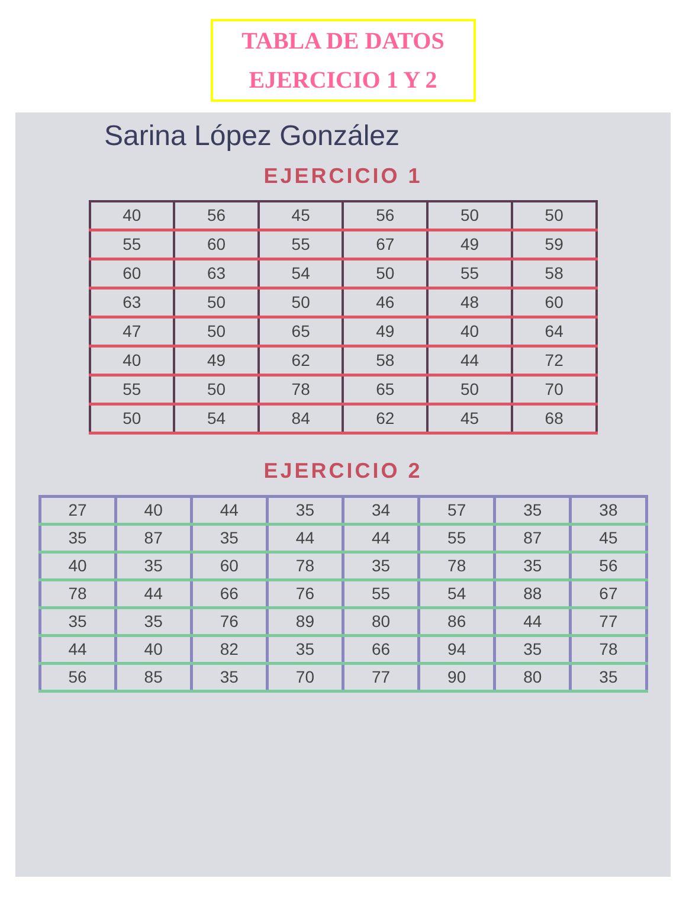TABLA DE DATOS
EJERCICIO 1 Y 2
Sarina López González
EJERCICIO 1
| 40 | 56 | 45 | 56 | 50 | 50 |
| 55 | 60 | 55 | 67 | 49 | 59 |
| 60 | 63 | 54 | 50 | 55 | 58 |
| 63 | 50 | 50 | 46 | 48 | 60 |
| 47 | 50 | 65 | 49 | 40 | 64 |
| 40 | 49 | 62 | 58 | 44 | 72 |
| 55 | 50 | 78 | 65 | 50 | 70 |
| 50 | 54 | 84 | 62 | 45 | 68 |
EJERCICIO 2
| 27 | 40 | 44 | 35 | 34 | 57 | 35 | 38 |
| 35 | 87 | 35 | 44 | 44 | 55 | 87 | 45 |
| 40 | 35 | 60 | 78 | 35 | 78 | 35 | 56 |
| 78 | 44 | 66 | 76 | 55 | 54 | 88 | 67 |
| 35 | 35 | 76 | 89 | 80 | 86 | 44 | 77 |
| 44 | 40 | 82 | 35 | 66 | 94 | 35 | 78 |
| 56 | 85 | 35 | 70 | 77 | 90 | 80 | 35 |